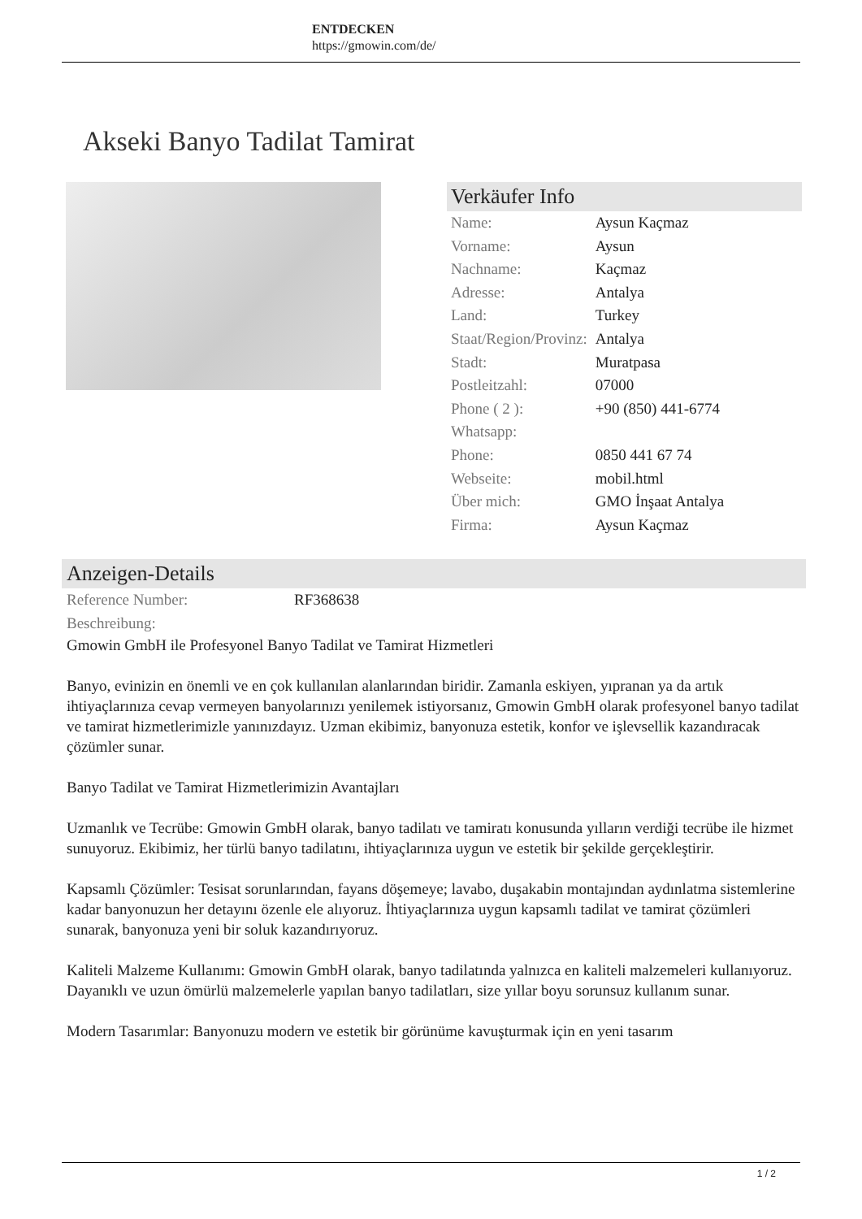ENTDECKEN
https://gmowin.com/de/
Akseki Banyo Tadilat Tamirat
Verkäufer Info
| Name: | Aysun Kaçmaz |
| Vorname: | Aysun |
| Nachname: | Kaçmaz |
| Adresse: | Antalya |
| Land: | Turkey |
| Staat/Region/Provinz: | Antalya |
| Stadt: | Muratpasa |
| Postleitzahl: | 07000 |
| Phone ( 2 ): Whatsapp: | +90 (850) 441-6774 |
| Phone: | 0850 441 67 74 |
| Webseite: | mobil.html |
| Über mich: | GMO İnşaat Antalya |
| Firma: | Aysun Kaçmaz |
Anzeigen-Details
| Reference Number: | RF368638 |
| Beschreibung: | |
Gmowin GmbH ile Profesyonel Banyo Tadilat ve Tamirat Hizmetleri
Banyo, evinizin en önemli ve en çok kullanılan alanlarından biridir. Zamanla eskiyen, yıpranan ya da artık ihtiyaçlarınıza cevap vermeyen banyolarınızı yenilemek istiyorsanız, Gmowin GmbH olarak profesyonel banyo tadilat ve tamirat hizmetlerimizle yanınızdayız. Uzman ekibimiz, banyonuza estetik, konfor ve işlevsellik kazandıracak çözümler sunar.
Banyo Tadilat ve Tamirat Hizmetlerimizin Avantajları
Uzmanlık ve Tecrübe: Gmowin GmbH olarak, banyo tadilatı ve tamiratı konusunda yılların verdiği tecrübe ile hizmet sunuyoruz. Ekibimiz, her türlü banyo tadilatını, ihtiyaçlarınıza uygun ve estetik bir şekilde gerçekleştirir.
Kapsamlı Çözümler: Tesisat sorunlarından, fayans döşemeye; lavabo, duşakabin montajından aydınlatma sistemlerine kadar banyonuzun her detayını özenle ele alıyoruz. İhtiyaçlarınıza uygun kapsamlı tadilat ve tamirat çözümleri sunarak, banyonuza yeni bir soluk kazandırıyoruz.
Kaliteli Malzeme Kullanımı: Gmowin GmbH olarak, banyo tadilatında yalnızca en kaliteli malzemeleri kullanıyoruz. Dayanıklı ve uzun ömürlü malzemelerle yapılan banyo tadilatları, size yıllar boyu sorunsuz kullanım sunar.
Modern Tasarımlar: Banyonuzu modern ve estetik bir görünüme kavuşturmak için en yeni tasarım
1 / 2